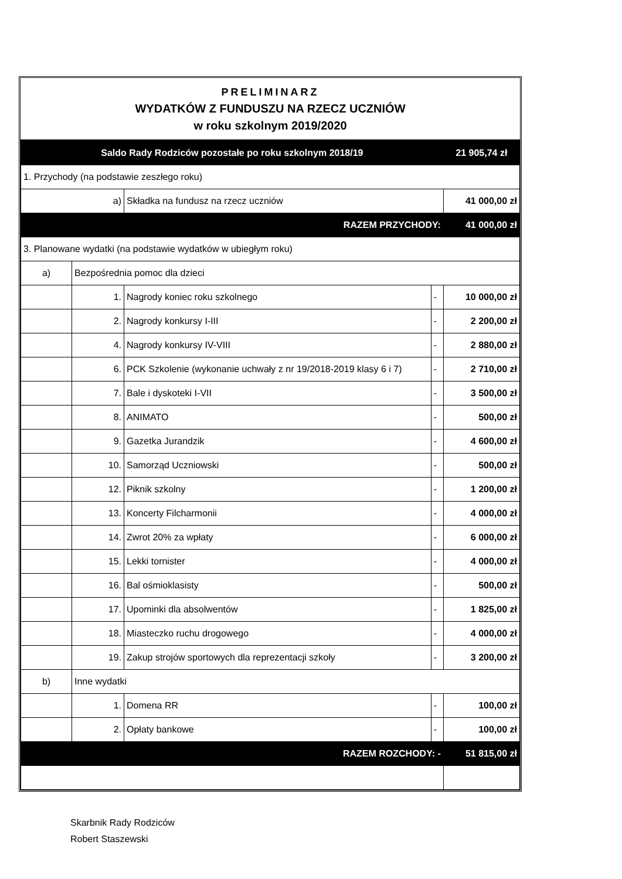PRELIMINARZ
WYDATKÓW Z FUNDUSZU NA RZECZ UCZNIÓW
w roku szkolnym 2019/2020
| Saldo Rady Rodziców pozostałe po roku szkolnym 2018/19 | | | | 21 905,74 zł |
| 1. Przychody (na podstawie zeszłego roku) | | | | |
| a) | | Składka na fundusz na rzecz uczniów | | 41 000,00 zł |
| RAZEM PRZYCHODY: | | | | 41 000,00 zł |
| 3. Planowane wydatki (na podstawie wydatków w ubiegłym roku) | | | | |
| a) | Bezpośrednia pomoc dla dzieci | | | |
| | 1. | Nagrody koniec roku szkolnego | - | 10 000,00 zł |
| | 2. | Nagrody konkursy I-III | - | 2 200,00 zł |
| | 4. | Nagrody konkursy IV-VIII | - | 2 880,00 zł |
| | 6. | PCK Szkolenie (wykonanie uchwały z nr 19/2018-2019 klasy 6 i 7) | - | 2 710,00 zł |
| | 7. | Bale i dyskoteki I-VII | - | 3 500,00 zł |
| | 8. | ANIMATO | - | 500,00 zł |
| | 9. | Gazetka Jurandzik | - | 4 600,00 zł |
| | 10. | Samorząd Uczniowski | - | 500,00 zł |
| | 12. | Piknik szkolny | - | 1 200,00 zł |
| | 13. | Koncerty Filcharmonii | - | 4 000,00 zł |
| | 14. | Zwrot 20% za wpłaty | - | 6 000,00 zł |
| | 15. | Lekki tornister | - | 4 000,00 zł |
| | 16. | Bal ośmioklasisty | - | 500,00 zł |
| | 17. | Upominki dla absolwentów | - | 1 825,00 zł |
| | 18. | Miasteczko ruchu drogowego | - | 4 000,00 zł |
| | 19. | Zakup strojów sportowych dla reprezentacji szkoły | - | 3 200,00 zł |
| b) | Inne wydatki | | | |
| | 1. | Domena RR | - | 100,00 zł |
| | 2. | Opłaty bankowe | - | 100,00 zł |
| RAZEM ROZCHODY: - | | | | 51 815,00 zł |
Skarbnik Rady Rodziców
Robert Staszewski